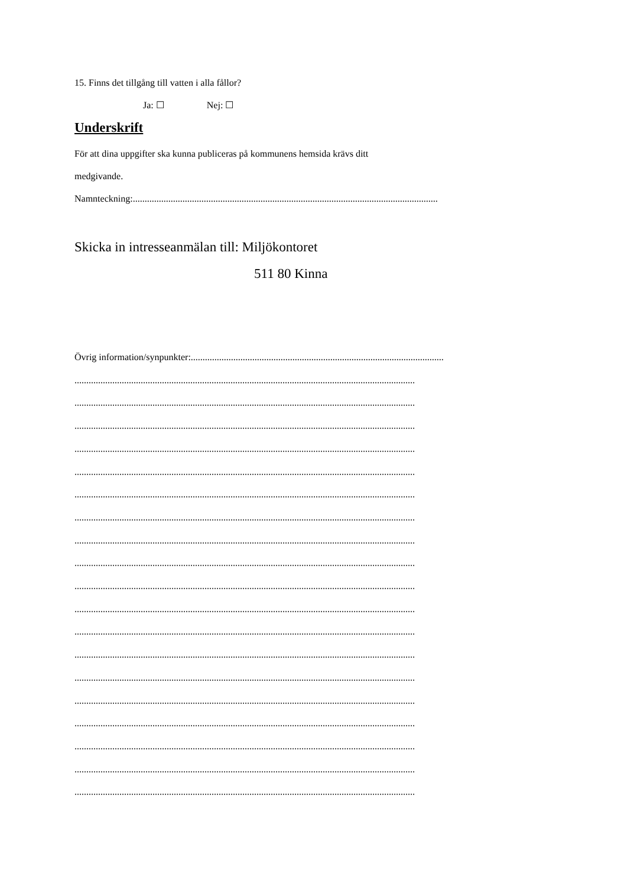15. Finns det tillgång till vatten i alla fållor?
Ja: ☐ Nej: ☐
Underskrift
För att dina uppgifter ska kunna publiceras på kommunens hemsida krävs ditt
medgivande.
Namnteckning:.................................................................................................................................
Skicka in intresseanmälan till: Miljökontoret
511 80 Kinna
Övrig information/synpunkter:...........................................................................................................
................................................................................................................................................
................................................................................................................................................
................................................................................................................................................
................................................................................................................................................
................................................................................................................................................
................................................................................................................................................
................................................................................................................................................
................................................................................................................................................
................................................................................................................................................
................................................................................................................................................
................................................................................................................................................
................................................................................................................................................
................................................................................................................................................
................................................................................................................................................
................................................................................................................................................
................................................................................................................................................
................................................................................................................................................
................................................................................................................................................
................................................................................................................................................